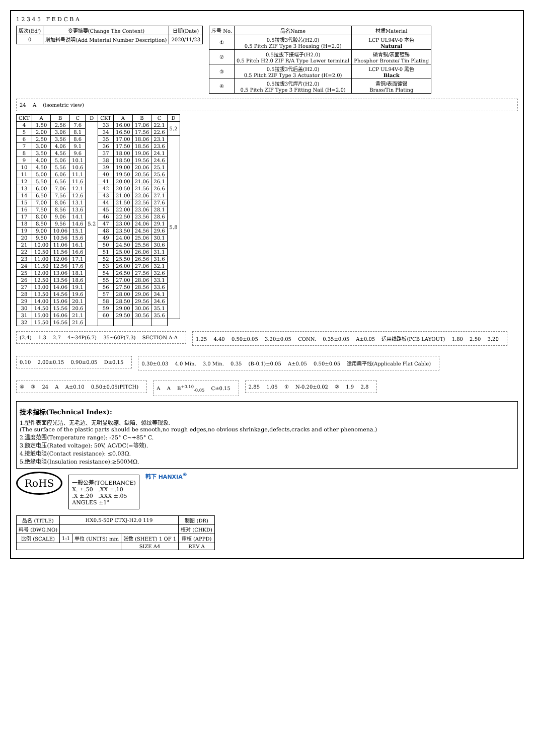1 2 3 4 5 F E D C B A
| 版次(Ed') | 变更摘要(Change The Content) | 日期(Date) |
| --- | --- | --- |
| 0 | 增加料号说明(Add Material Number Description) | 2020/11/23 |
| 序号 No. | 品名Name | 材质Material |
| --- | --- | --- |
| ① | 0.5拉拔3代胶芯(H2.0) 0.5 Pitch ZIF Type 3 Housing (H=2.0) | LCP UL94V-0 本色 Natural |
| ② | 0.5拉拔下接端子(H2.0) 0.5 Pitch H2.0 ZIF R/A Type Lower terminal | 磷青铜/表面镀锡 Phosphor Bronze/ Tin Plating |
| ③ | 0.5拉拔3代后盖(H2.0) 0.5 Pitch ZIF Type 3 Actuator (H=2.0) | LCP UL94V-0 黑色 Black |
| ④ | 0.5拉拔3代焊片(H2.0) 0.5 Pitch ZIF Type 3 Fitting Nail (H=2.0) | 黄铜/表面镀锡 Brass/Tin Plating |
24 A (isometric view)
| CKT | A | B | C | D | CKT | A | B | C | D |
| --- | --- | --- | --- | --- | --- | --- | --- | --- | --- |
| 4 | 1.50 | 2.56 | 7.6 | 5.2 | 33 | 16.00 | 17.06 | 22.1 | 5.2 |
| 5 | 2.00 | 3.06 | 8.1 | | 34 | 16.50 | 17.56 | 22.6 | |
| 6 | 2.50 | 3.56 | 8.6 | | 35 | 17.00 | 18.06 | 23.1 | 5.8 |
| 7 | 3.00 | 4.06 | 9.1 | | 36 | 17.50 | 18.56 | 23.6 | |
| 8 | 3.50 | 4.56 | 9.6 | | 37 | 18.00 | 19.06 | 24.1 | |
| 9 | 4.00 | 5.06 | 10.1 | | 38 | 18.50 | 19.56 | 24.6 | |
| 10 | 4.50 | 5.56 | 10.6 | | 39 | 19.00 | 20.06 | 25.1 | |
| 11 | 5.00 | 6.06 | 11.1 | | 40 | 19.50 | 20.56 | 25.6 | |
| 12 | 5.50 | 6.56 | 11.6 | | 41 | 20.00 | 21.06 | 26.1 | |
| 13 | 6.00 | 7.06 | 12.1 | | 42 | 20.50 | 21.56 | 26.6 | |
| 14 | 6.50 | 7.56 | 12.6 | | 43 | 21.00 | 22.06 | 27.1 | |
| 15 | 7.00 | 8.06 | 13.1 | | 44 | 21.50 | 22.56 | 27.6 | |
| 16 | 7.50 | 8.56 | 13.6 | | 45 | 22.00 | 23.06 | 28.1 | |
| 17 | 8.00 | 9.06 | 14.1 | | 46 | 22.50 | 23.56 | 28.6 | |
| 18 | 8.50 | 9.56 | 14.6 | | 47 | 23.00 | 24.06 | 29.1 | |
| 19 | 9.00 | 10.06 | 15.1 | | 48 | 23.50 | 24.56 | 29.6 | |
| 20 | 9.50 | 10.56 | 15.6 | | 49 | 24.00 | 25.06 | 30.1 | |
| 21 | 10.00 | 11.06 | 16.1 | | 50 | 24.50 | 25.56 | 30.6 | |
| 22 | 10.50 | 11.56 | 16.6 | | 51 | 25.00 | 26.06 | 31.1 | |
| 23 | 11.00 | 12.06 | 17.1 | | 52 | 25.50 | 26.56 | 31.6 | |
| 24 | 11.50 | 12.56 | 17.6 | | 53 | 26.00 | 27.06 | 32.1 | |
| 25 | 12.00 | 13.06 | 18.1 | | 54 | 26.50 | 27.56 | 32.6 | |
| 26 | 12.50 | 13.56 | 18.6 | | 55 | 27.00 | 28.06 | 33.1 | |
| 27 | 13.00 | 14.06 | 19.1 | | 56 | 27.50 | 28.56 | 33.6 | |
| 28 | 13.50 | 14.56 | 19.6 | | 57 | 28.00 | 29.06 | 34.1 | |
| 29 | 14.00 | 15.06 | 20.1 | | 58 | 28.50 | 29.56 | 34.6 | |
| 30 | 14.50 | 15.56 | 20.6 | | 59 | 29.00 | 30.06 | 35.1 | |
| 31 | 15.00 | 16.06 | 21.1 | | 60 | 29.50 | 30.56 | 35.6 | |
| 32 | 15.50 | 16.56 | 21.6 | | | | | | |
(2.4) 1.3 2.7 4~34P(6.7) 35~60P(7.3) SECTION A-A
1.25 4.40 0.50±0.05 3.20±0.05 CONN. 0.35±0.05 A±0.05 适用线路板(PCB LAYOUT) 1.80 2.50 3.20
0.10 2.00±0.15 0.90±0.05 D±0.15
0.30±0.03 4.0 Min. 3.0 Min. 0.35 (B-0.1)±0.05 A±0.05 0.50±0.05 适用扁平线(Applicable Flat Cable)
④ ③ 24 A A±0.10 0.50±0.05(PITCH)
A A B<sup>+0.10</sup><sub>-0.05</sub> C±0.15
2.85 1.05 ① N-0.20±0.02 ② 1.9 2.8
技术指标(Technical Index):
1.塑件表面应光洁、无毛边、无明显收缩、缺陷、裂纹等现象.
(The surface of the plastic parts should be smooth,no rough edges,no obvious shrinkage,defects,cracks and other phenomena.)
2.温度范围(Temperature range): -25° C~+85° C.
3.额定电压(Rated voltage): 50V, AC/DC(=等效).
4.接触电阻(Contact resistance): ≤0.03Ω.
5.绝缘电阻(Insulation resistance):≥500MΩ.
RoHS
一般公差(TOLERANCE)
X. ±.50 .XX ±.10
.X ±.20 .XXX ±.05
ANGLES ±1°
韩下 HANXIA<sup>®</sup>
| 品名 (TITLE) | HX0.5-50P CTXJ-H2.0 119 | | | 制图 (DR) |
| 料号 (DWG.NO) | | | | 校对 (CHKD) |
| 比例 (SCALE) | 1:1 | 单位 (UNITS) mm | 张数 (SHEET) 1 OF 1 | 审核 (APPD) |
| | | | SIZE A4 | REV A |